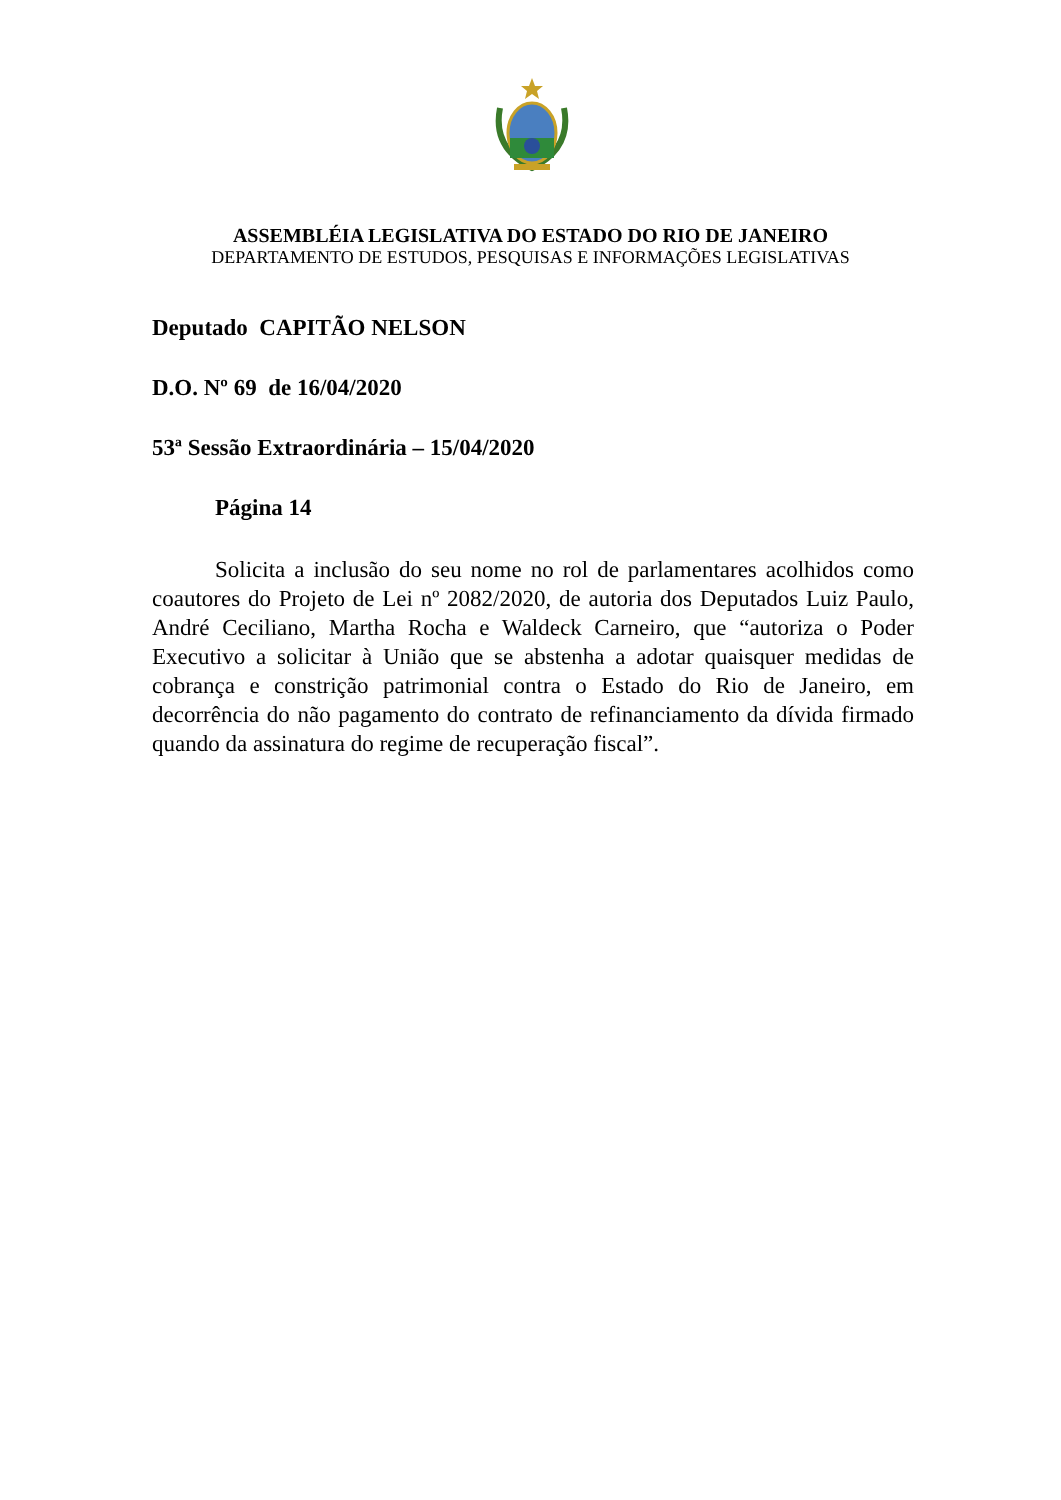ASSEMBLÉIA LEGISLATIVA DO ESTADO DO RIO DE JANEIRO
DEPARTAMENTO DE ESTUDOS, PESQUISAS E INFORMAÇÕES LEGISLATIVAS
Deputado CAPITÃO NELSON
D.O. Nº 69 de 16/04/2020
53ª Sessão Extraordinária – 15/04/2020
Página 14
Solicita a inclusão do seu nome no rol de parlamentares acolhidos como coautores do Projeto de Lei nº 2082/2020, de autoria dos Deputados Luiz Paulo, André Ceciliano, Martha Rocha e Waldeck Carneiro, que “autoriza o Poder Executivo a solicitar à União que se abstenha a adotar quaisquer medidas de cobrança e constrição patrimonial contra o Estado do Rio de Janeiro, em decorrência do não pagamento do contrato de refinanciamento da dívida firmado quando da assinatura do regime de recuperação fiscal”.